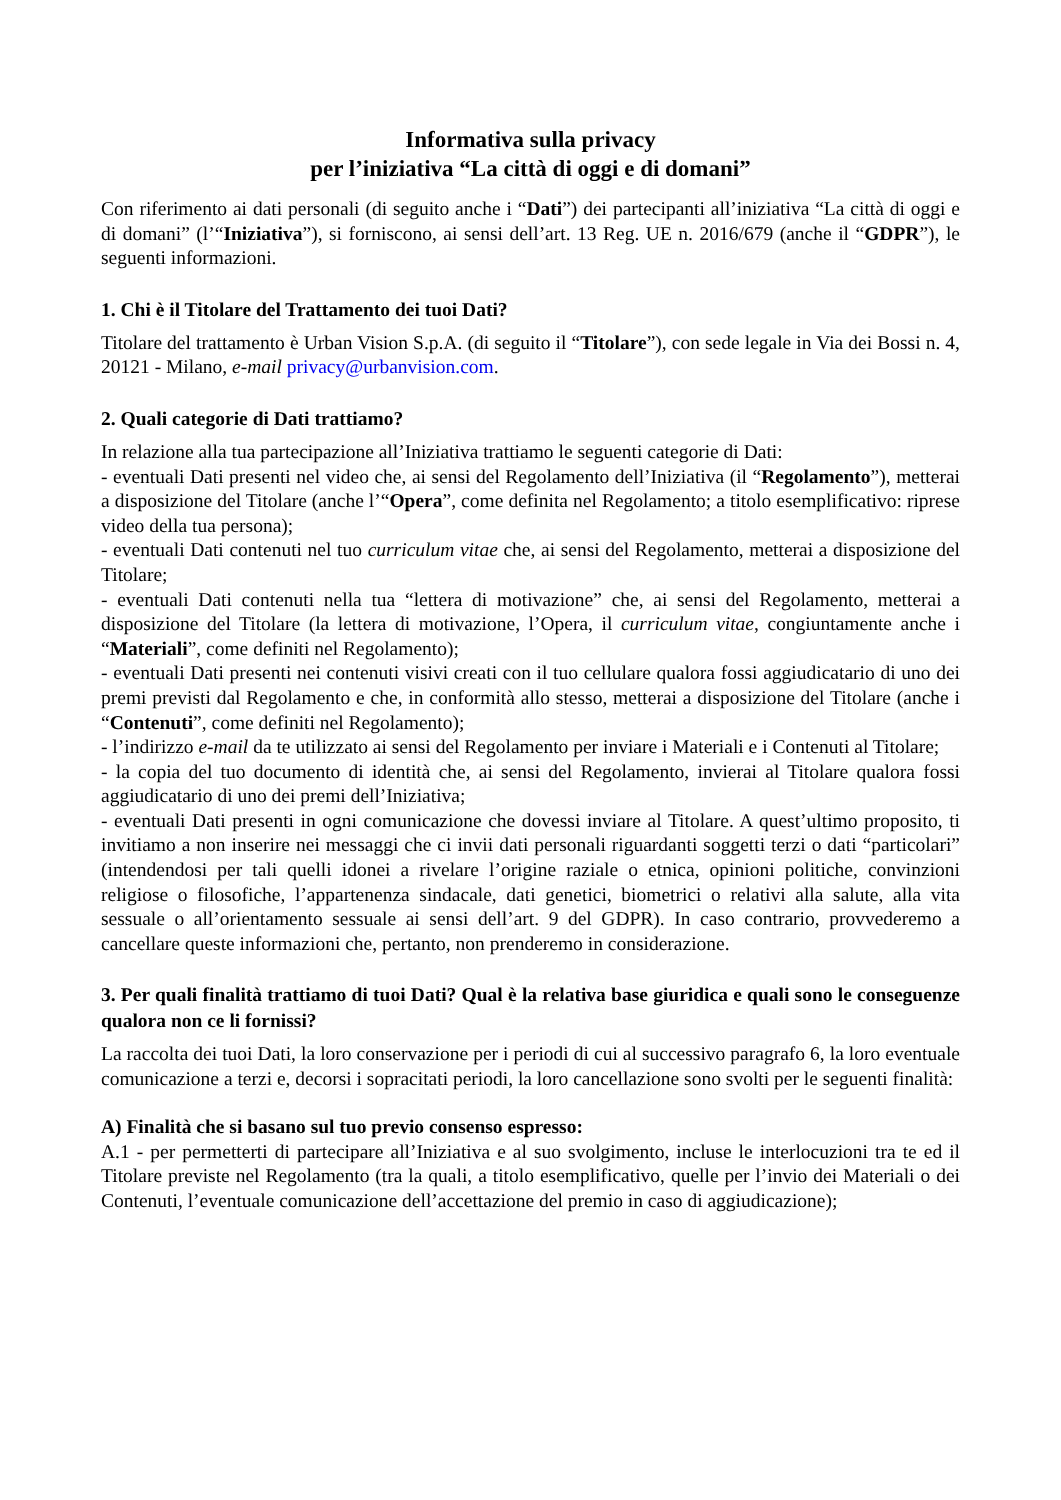Informativa sulla privacy
per l’iniziativa “La città di oggi e di domani”
Con riferimento ai dati personali (di seguito anche i “Dati”) dei partecipanti all’iniziativa “La città di oggi e di domani” (l’“Iniziativa”), si forniscono, ai sensi dell’art. 13 Reg. UE n. 2016/679 (anche il “GDPR”), le seguenti informazioni.
1. Chi è il Titolare del Trattamento dei tuoi Dati?
Titolare del trattamento è Urban Vision S.p.A. (di seguito il “Titolare”), con sede legale in Via dei Bossi n. 4, 20121 - Milano, e-mail privacy@urbanvision.com.
2. Quali categorie di Dati trattiamo?
In relazione alla tua partecipazione all’Iniziativa trattiamo le seguenti categorie di Dati:
- eventuali Dati presenti nel video che, ai sensi del Regolamento dell’Iniziativa (il “Regolamento”), metterai a disposizione del Titolare (anche l’“Opera”, come definita nel Regolamento; a titolo esemplificativo: riprese video della tua persona);
- eventuali Dati contenuti nel tuo curriculum vitae che, ai sensi del Regolamento, metterai a disposizione del Titolare;
- eventuali Dati contenuti nella tua “lettera di motivazione” che, ai sensi del Regolamento, metterai a disposizione del Titolare (la lettera di motivazione, l’Opera, il curriculum vitae, congiuntamente anche i “Materiali”, come definiti nel Regolamento);
- eventuali Dati presenti nei contenuti visivi creati con il tuo cellulare qualora fossi aggiudicatario di uno dei premi previsti dal Regolamento e che, in conformità allo stesso, metterai a disposizione del Titolare (anche i “Contenuti”, come definiti nel Regolamento);
- l’indirizzo e-mail da te utilizzato ai sensi del Regolamento per inviare i Materiali e i Contenuti al Titolare;
- la copia del tuo documento di identità che, ai sensi del Regolamento, invierai al Titolare qualora fossi aggiudicatario di uno dei premi dell’Iniziativa;
- eventuali Dati presenti in ogni comunicazione che dovessi inviare al Titolare. A quest’ultimo proposito, ti invitiamo a non inserire nei messaggi che ci invii dati personali riguardanti soggetti terzi o dati “particolari” (intendendosi per tali quelli idonei a rivelare l’origine raziale o etnica, opinioni politiche, convinzioni religiose o filosofiche, l’appartenenza sindacale, dati genetici, biometrici o relativi alla salute, alla vita sessuale o all’orientamento sessuale ai sensi dell’art. 9 del GDPR). In caso contrario, provvederemo a cancellare queste informazioni che, pertanto, non prenderemo in considerazione.
3. Per quali finalità trattiamo di tuoi Dati? Qual è la relativa base giuridica e quali sono le conseguenze qualora non ce li fornissi?
La raccolta dei tuoi Dati, la loro conservazione per i periodi di cui al successivo paragrafo 6, la loro eventuale comunicazione a terzi e, decorsi i sopracitati periodi, la loro cancellazione sono svolti per le seguenti finalità:
A) Finalità che si basano sul tuo previo consenso espresso:
A.1 - per permetterti di partecipare all’Iniziativa e al suo svolgimento, incluse le interlocuzioni tra te ed il Titolare previste nel Regolamento (tra la quali, a titolo esemplificativo, quelle per l’invio dei Materiali o dei Contenuti, l’eventuale comunicazione dell’accettazione del premio in caso di aggiudicazione);